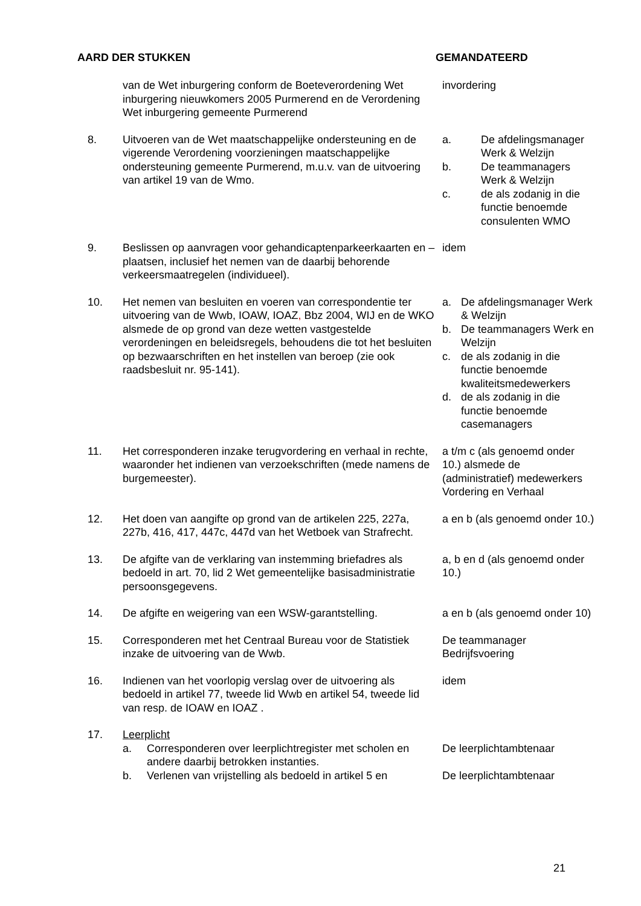AARD DER STUKKEN GEMANDATEERD
| | van de Wet inburgering conform de Boeteverordening Wet inburgering nieuwkomers 2005 Purmerend en de Verordening Wet inburgering gemeente Purmerend | invordering |
| 8. | Uitvoeren van de Wet maatschappelijke ondersteuning en de vigerende Verordening voorzieningen maatschappelijke ondersteuning gemeente Purmerend, m.u.v. van de uitvoering van artikel 19 van de Wmo. | a. De afdelingsmanager Werk & Welzijn b. De teammanagers Werk & Welzijn c. de als zodanig in die functie benoemde consulenten WMO |
| 9. | Beslissen op aanvragen voor gehandicaptenparkeerkaarten en –plaatsen, inclusief het nemen van de daarbij behorende verkeersmaatregelen (individueel). | idem |
| 10. | Het nemen van besluiten en voeren van correspondentie ter uitvoering van de Wwb, IOAW, IOAZ , Bbz 2004, WIJ en de WKO alsmede de op grond van deze wetten vastgestelde verordeningen en beleidsregels, behoudens die tot het besluiten op bezwaarschriften en het instellen van beroep (zie ook raadsbesluit nr. 95-141). | a. De afdelingsmanager Werk & Welzijn b. De teammanagers Werk en Welzijn c. de als zodanig in die functie benoemde kwaliteitsmedewerkers d. de als zodanig in die functie benoemde casemanagers |
| 11. | Het corresponderen inzake terugvordering en verhaal in rechte, waaronder het indienen van verzoekschriften (mede namens de burgemeester). | a t/m c (als genoemd onder 10.) alsmede de (administratief) medewerkers Vordering en Verhaal |
| 12. | Het doen van aangifte op grond van de artikelen 225, 227a, 227b, 416, 417, 447c, 447d van het Wetboek van Strafrecht. | a en b (als genoemd onder 10.) |
| 13. | De afgifte van de verklaring van instemming briefadres als bedoeld in art. 70, lid 2 Wet gemeentelijke basisadministratie persoonsgegevens. | a, b en d (als genoemd onder 10.) |
| 14. | De afgifte en weigering van een WSW-garantstelling. | a en b (als genoemd onder 10) |
| 15. | Corresponderen met het Centraal Bureau voor de Statistiek inzake de uitvoering van de Wwb. | De teammanager Bedrijfsvoering |
| 16. | Indienen van het voorlopig verslag over de uitvoering als bedoeld in artikel 77, tweede lid Wwb en artikel 54, tweede lid van resp. de IOAW en IOAZ . | idem |
| 17. | Leerplicht | |
| | a. Corresponderen over leerplichtregister met scholen en andere daarbij betrokken instanties. | De leerplichtambtenaar |
| | b. Verlenen van vrijstelling als bedoeld in artikel 5 en | De leerplichtambtenaar |
21